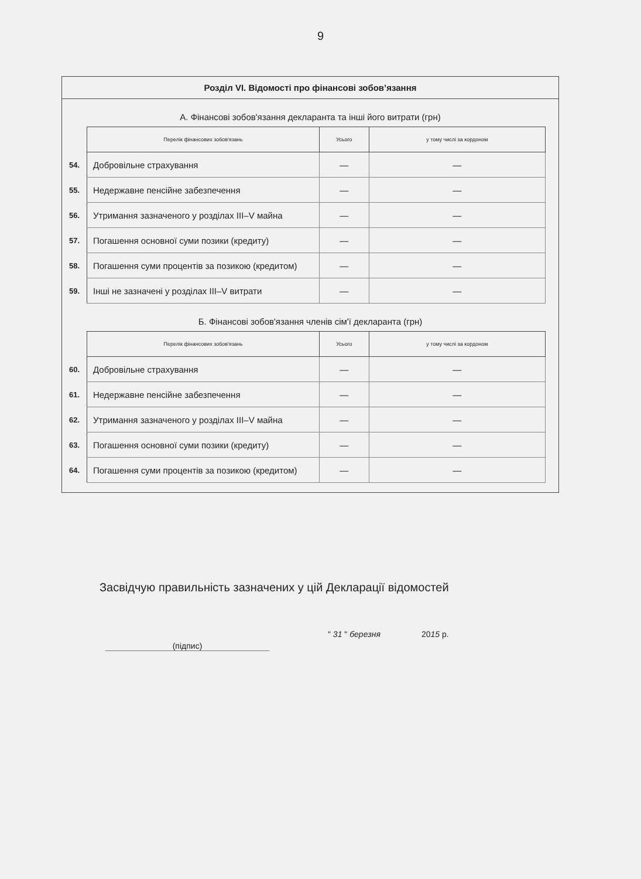9
Розділ VI. Відомості про фінансові зобов’язання
А. Фінансові зобов'язання декларанта та інші його витрати (грн)
| | Перелік фінансових зобов'язань | Усього | у тому числі за кордоном |
| 54. | Добровільне страхування | — | — |
| 55. | Недержавне пенсійне забезпечення | — | — |
| 56. | Утримання зазначеного у розділах III–V майна | — | — |
| 57. | Погашення основної суми позики (кредиту) | — | — |
| 58. | Погашення суми процентів за позикою (кредитом) | — | — |
| 59. | Інші не зазначені у розділах III–V витрати | — | — |
Б. Фінансові зобов'язання членів сім'ї декларанта (грн)
| | Перелік фінансових зобов'язань | Усього | у тому числі за кордоном |
| 60. | Добровільне страхування | — | — |
| 61. | Недержавне пенсійне забезпечення | — | — |
| 62. | Утримання зазначеного у розділах III–V майна | — | — |
| 63. | Погашення основної суми позики (кредиту) | — | — |
| 64. | Погашення суми процентів за позикою (кредитом) | — | — |
Засвідчую правильність зазначених у цій Декларації відомостей
(підпис)
" 31 " березня 2015 р.